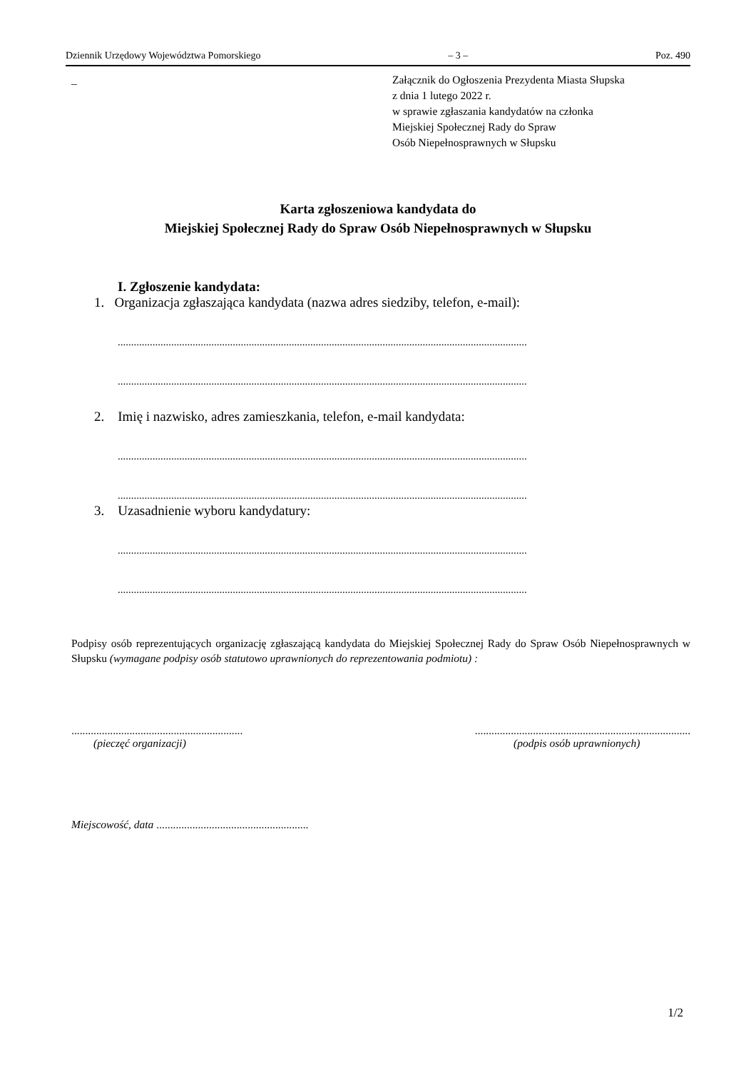Dziennik Urzędowy Województwa Pomorskiego – 3 – Poz. 490
_ Załącznik do Ogłoszenia Prezydenta Miasta Słupska
z dnia 1 lutego 2022 r.
w sprawie zgłaszania kandydatów na członka
Miejskiej Społecznej Rady do Spraw
Osób Niepełnosprawnych w Słupsku
Karta zgłoszeniowa kandydata do
Miejskiej Społecznej Rady do Spraw Osób Niepełnosprawnych w Słupsku
I. Zgłoszenie kandydata:
1. Organizacja zgłaszająca kandydata (nazwa adres siedziby, telefon, e-mail):
.........................................................................................................................................................
.........................................................................................................................................................
2. Imię i nazwisko, adres zamieszkania, telefon, e-mail kandydata:
.........................................................................................................................................................
.........................................................................................................................................................
3. Uzasadnienie wyboru kandydatury:
.........................................................................................................................................................
.........................................................................................................................................................
Podpisy osób reprezentujących organizację zgłaszającą kandydata do Miejskiej Społecznej Rady do Spraw Osób Niepełnosprawnych w Słupsku (wymagane podpisy osób statutowo uprawnionych do reprezentowania podmiotu) :
..............................................................
(pieczęć organizacji)
..............................................................................
(podpis osób uprawnionych)
Miejscowość, data .......................................................
1/2